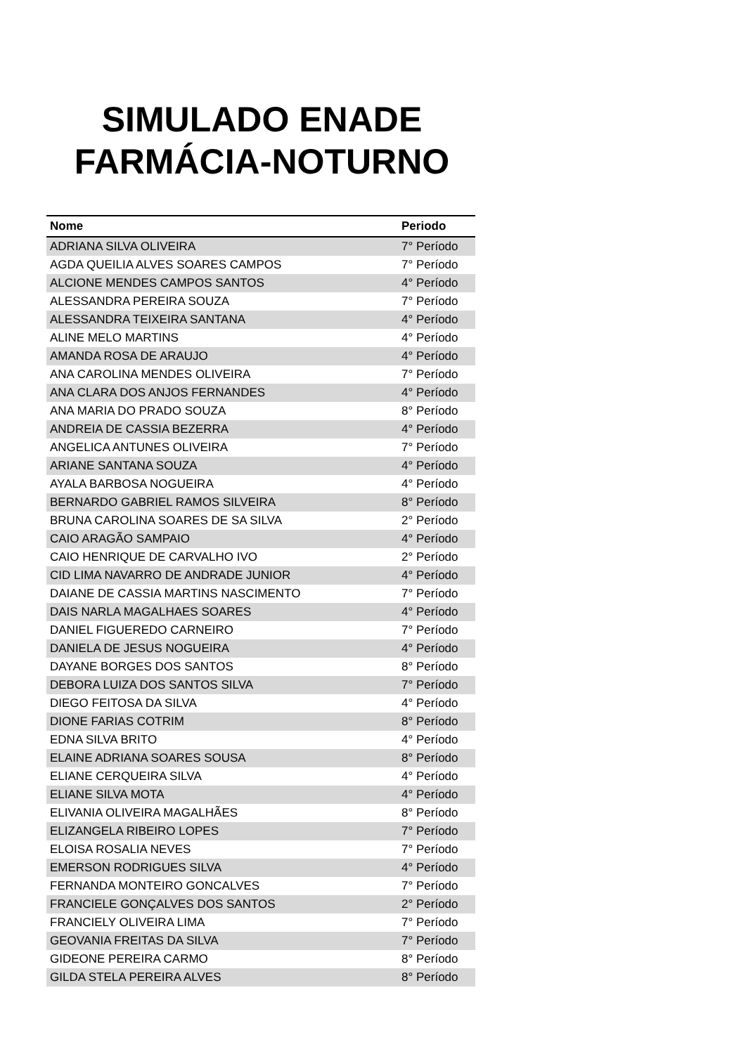SIMULADO ENADE
FARMÁCIA-NOTURNO
| Nome | Periodo |
| --- | --- |
| ADRIANA SILVA OLIVEIRA | 7° Período |
| AGDA QUEILIA ALVES SOARES CAMPOS | 7° Período |
| ALCIONE MENDES CAMPOS SANTOS | 4° Período |
| ALESSANDRA PEREIRA SOUZA | 7° Período |
| ALESSANDRA TEIXEIRA SANTANA | 4° Período |
| ALINE MELO MARTINS | 4° Período |
| AMANDA ROSA DE ARAUJO | 4° Período |
| ANA CAROLINA MENDES OLIVEIRA | 7° Período |
| ANA CLARA DOS ANJOS FERNANDES | 4° Período |
| ANA MARIA DO PRADO SOUZA | 8° Período |
| ANDREIA DE CASSIA BEZERRA | 4° Período |
| ANGELICA ANTUNES OLIVEIRA | 7° Período |
| ARIANE SANTANA SOUZA | 4° Período |
| AYALA BARBOSA NOGUEIRA | 4° Período |
| BERNARDO GABRIEL RAMOS SILVEIRA | 8° Período |
| BRUNA CAROLINA SOARES DE SA SILVA | 2° Período |
| CAIO ARAGÃO SAMPAIO | 4° Período |
| CAIO HENRIQUE DE CARVALHO IVO | 2° Período |
| CID LIMA NAVARRO DE ANDRADE JUNIOR | 4° Período |
| DAIANE DE CASSIA MARTINS NASCIMENTO | 7° Período |
| DAIS NARLA MAGALHAES SOARES | 4° Período |
| DANIEL FIGUEREDO CARNEIRO | 7° Período |
| DANIELA DE JESUS NOGUEIRA | 4° Período |
| DAYANE BORGES DOS SANTOS | 8° Período |
| DEBORA LUIZA DOS SANTOS SILVA | 7° Período |
| DIEGO FEITOSA DA SILVA | 4° Período |
| DIONE FARIAS COTRIM | 8° Período |
| EDNA SILVA BRITO | 4° Período |
| ELAINE ADRIANA SOARES SOUSA | 8° Período |
| ELIANE CERQUEIRA SILVA | 4° Período |
| ELIANE SILVA MOTA | 4° Período |
| ELIVANIA OLIVEIRA MAGALHÃES | 8° Período |
| ELIZANGELA RIBEIRO LOPES | 7° Período |
| ELOISA ROSALIA NEVES | 7° Período |
| EMERSON RODRIGUES SILVA | 4° Período |
| FERNANDA MONTEIRO GONCALVES | 7° Período |
| FRANCIELE GONÇALVES DOS SANTOS | 2° Período |
| FRANCIELY OLIVEIRA LIMA | 7° Período |
| GEOVANIA FREITAS DA SILVA | 7° Período |
| GIDEONE PEREIRA CARMO | 8° Período |
| GILDA STELA PEREIRA ALVES | 8° Período |